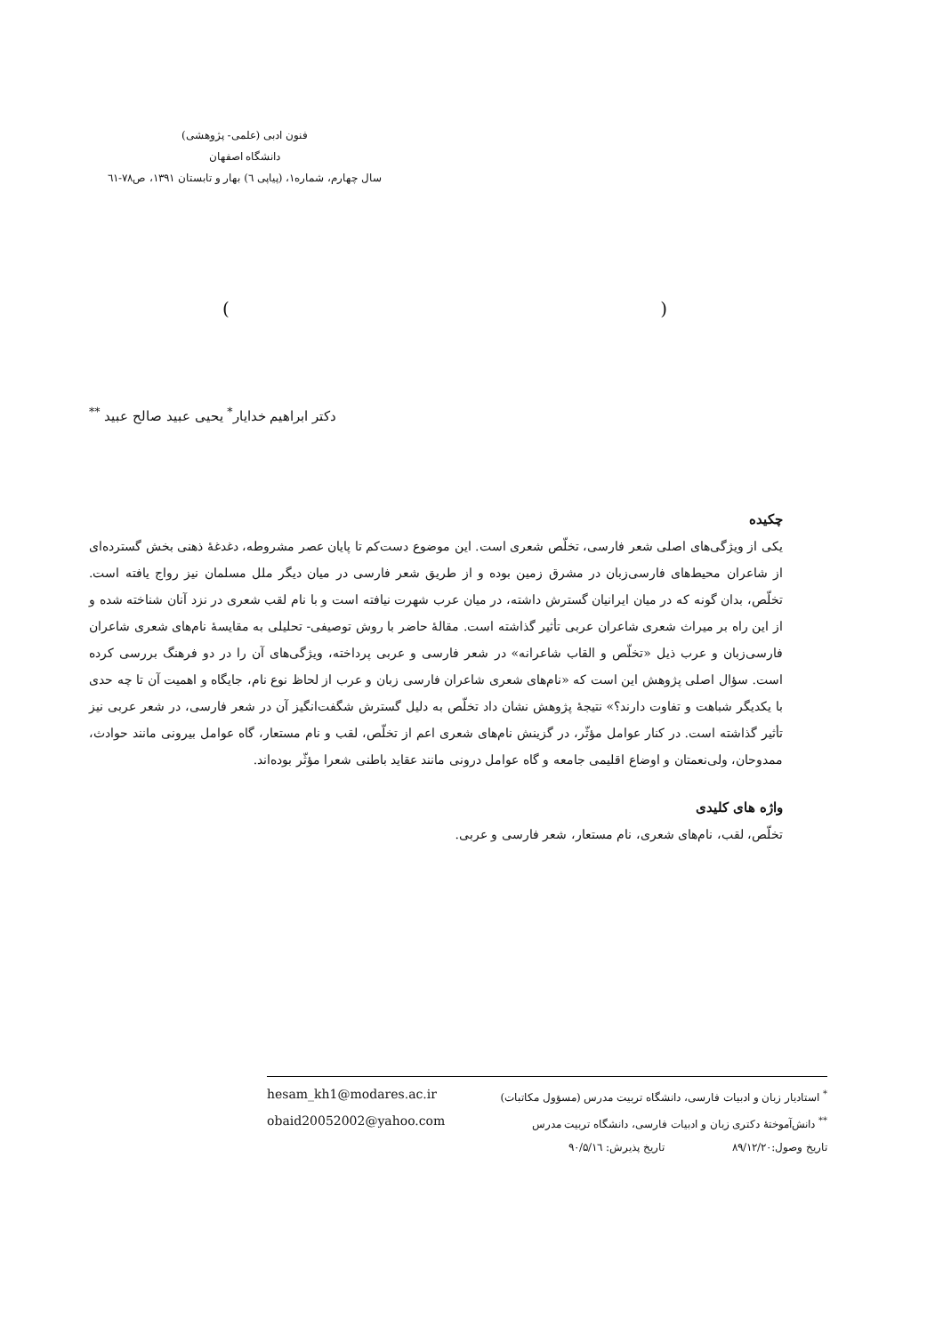فنون ادبی (علمی- پژوهشی)
دانشگاه اصفهان
سال چهارم، شماره۱، (پیاپی ٦) بهار و تابستان ۱۳۹۱، ص۷۸-٦۱
()
دکتر ابراهیم خدایار<sup>*</sup> یحیی عبید صالح عبید <sup>**</sup>
چکیده
یکی از ویژگی‌های اصلی شعر فارسی، تخلّص شعری است. این موضوع دست‌کم تا پایان عصر مشروطه، دغدغهٔ ذهنی بخش گسترده‌ای از شاعران محیط‌های فارسی‌زبان در مشرق زمین بوده و از طریق شعر فارسی در میان دیگر ملل مسلمان نیز رواج یافته است. تخلّص، بدان گونه که در میان ایرانیان گسترش داشته، در میان عرب شهرت نیافته است و با نام لقب شعری در نزد آنان شناخته شده و از این راه بر میراث شعری شاعران عربی تأثیر گذاشته است. مقالهٔ حاضر با روش توصیفی- تحلیلی به مقایسهٔ نام‌های شعری شاعران فارسی‌زبان و عرب ذیل «تخلّص و القاب شاعرانه» در شعر فارسی و عربی پرداخته، ویژگی‌های آن را در دو فرهنگ بررسی کرده است. سؤال اصلی پژوهش این است که «نام‌های شعری شاعران فارسی زبان و عرب از لحاظ نوع نام، جایگاه و اهمیت آن تا چه حدی با یکدیگر شباهت و تفاوت دارند؟» نتیجهٔ پژوهش نشان داد تخلّص به دلیل گسترش شگفت‌انگیز آن در شعر فارسی، در شعر عربی نیز تأثیر گذاشته است. در کنار عوامل مؤثّر، در گزینش نام‌های شعری اعم از تخلّص، لقب و نام مستعار، گاه عوامل بیرونی مانند حوادث، ممدوحان، ولی‌نعمتان و اوضاع اقلیمی جامعه و گاه عوامل درونی مانند عقاید باطنی شعرا مؤثّر بوده‌اند.
واژه های کلیدی
تخلّص، لقب، نام‌های شعری، نام مستعار، شعر فارسی و عربی.
<sup>*</sup> استادیار زبان و ادبیات فارسی، دانشگاه تربیت مدرس (مسؤول مکاتبات) hesam_kh1@modares.ac.ir
<sup>**</sup> دانش‌آموختهٔ دکتری زبان و ادبیات فارسی، دانشگاه تربیت مدرس obaid20052002@yahoo.com
تاریخ وصول:۸۹/۱۲/۲۰ تاریخ پذیرش: ۹۰/۵/۱٦